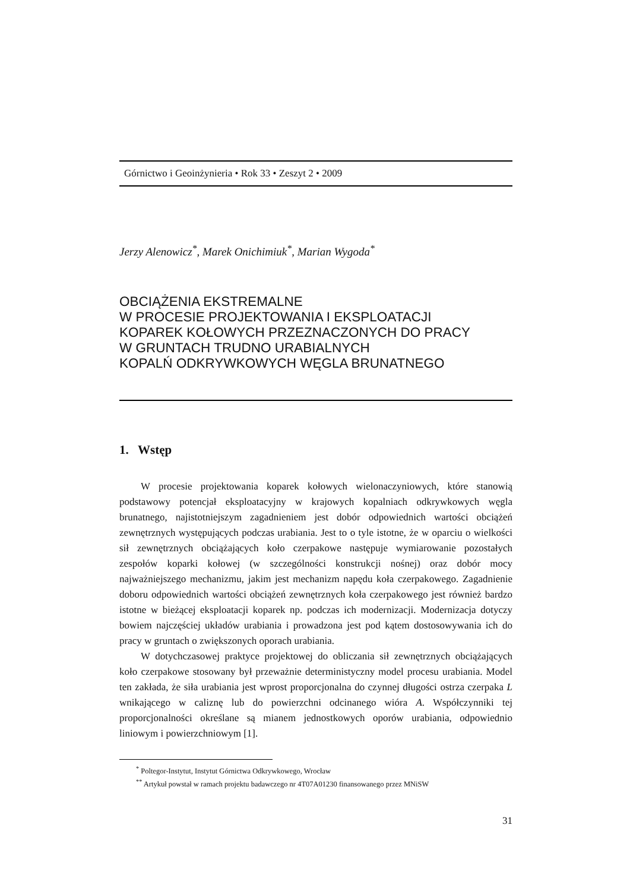Górnictwo i Geoinżynieria • Rok 33 • Zeszyt 2 • 2009
Jerzy Alenowicz<sup>*</sup>, Marek Onichimiuk<sup>*</sup>, Marian Wygoda<sup>*</sup>
OBCIĄŻENIA EKSTREMALNE
W PROCESIE PROJEKTOWANIA I EKSPLOATACJI
KOPAREK KOŁOWYCH PRZEZNACZONYCH DO PRACY
W GRUNTACH TRUDNO URABIALNYCH
KOPALŃ ODKRYWKOWYCH WĘGLA BRUNATNEGO
1. Wstęp
W procesie projektowania koparek kołowych wielonaczyniowych, które stanowią podstawowy potencjał eksploatacyjny w krajowych kopalniach odkrywkowych węgla brunatnego, najistotniejszym zagadnieniem jest dobór odpowiednich wartości obciążeń zewnętrznych występujących podczas urabiania. Jest to o tyle istotne, że w oparciu o wielkości sił zewnętrznych obciążających koło czerpakowe następuje wymiarowanie pozostałych zespołów koparki kołowej (w szczególności konstrukcji nośnej) oraz dobór mocy najważniejszego mechanizmu, jakim jest mechanizm napędu koła czerpakowego. Zagadnienie doboru odpowiednich wartości obciążeń zewnętrznych koła czerpakowego jest również bardzo istotne w bieżącej eksploatacji koparek np. podczas ich modernizacji. Modernizacja dotyczy bowiem najczęściej układów urabiania i prowadzona jest pod kątem dostosowywania ich do pracy w gruntach o zwiększonych oporach urabiania.
W dotychczasowej praktyce projektowej do obliczania sił zewnętrznych obciążających koło czerpakowe stosowany był przeważnie deterministyczny model procesu urabiania. Model ten zakłada, że siła urabiania jest wprost proporcjonalna do czynnej długości ostrza czerpaka L wnikającego w caliznę lub do powierzchni odcinanego wióra A. Współczynniki tej proporcjonalności określane są mianem jednostkowych oporów urabiania, odpowiednio liniowym i powierzchniowym [1].
<sup>*</sup> Poltegor-Instytut, Instytut Górnictwa Odkrywkowego, Wrocław
<sup>**</sup> Artykuł powstał w ramach projektu badawczego nr 4T07A01230 finansowanego przez MNiSW
31